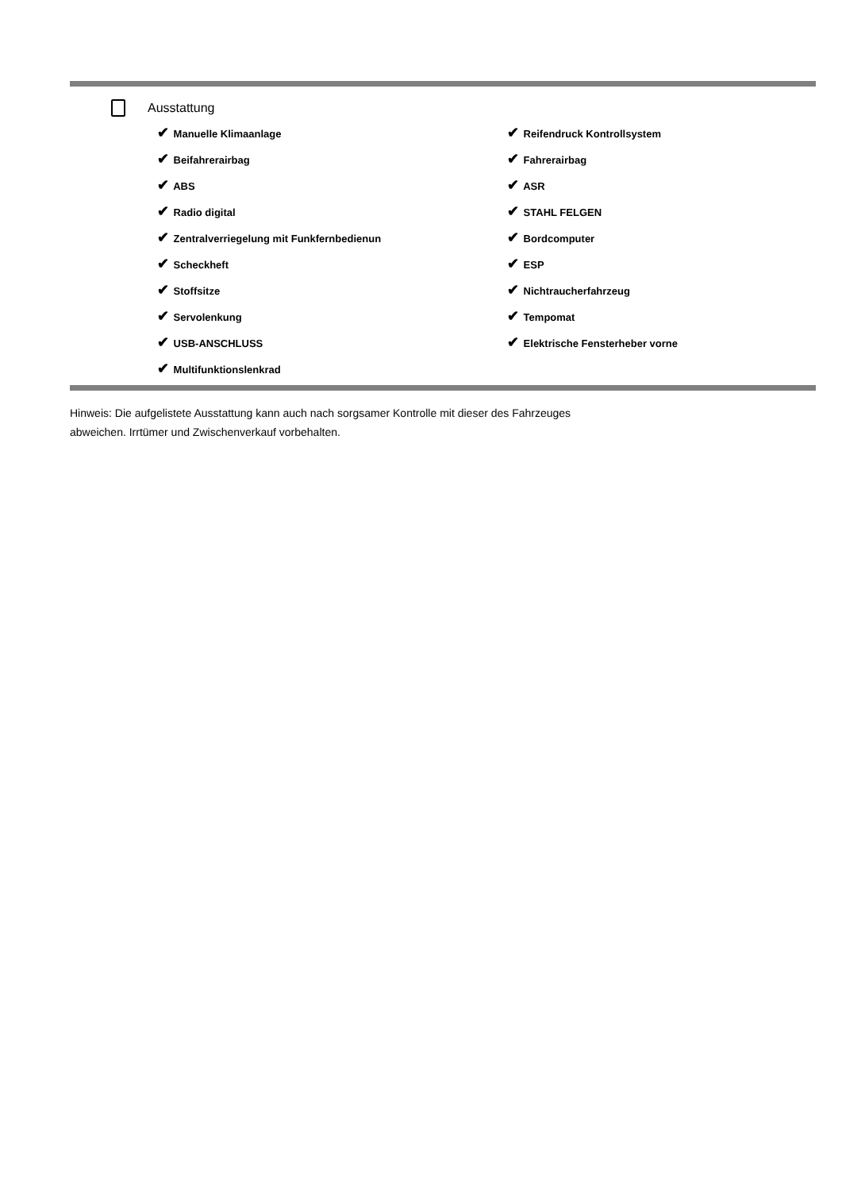Ausstattung
✔ Manuelle Klimaanlage
✔ Reifendruck Kontrollsystem
✔ Beifahrerairbag
✔ Fahrerairbag
✔ ABS
✔ ASR
✔ Radio digital
✔ STAHL FELGEN
✔ Zentralverriegelung mit Funkfernbedienun
✔ Bordcomputer
✔ Scheckheft
✔ ESP
✔ Stoffsitze
✔ Nichtraucherfahrzeug
✔ Servolenkung
✔ Tempomat
✔ USB-ANSCHLUSS
✔ Elektrische Fensterheber vorne
✔ Multifunktionslenkrad
Hinweis: Die aufgelistete Ausstattung kann auch nach sorgsamer Kontrolle mit dieser des Fahrzeuges
abweichen. Irrtümer und Zwischenverkauf vorbehalten.